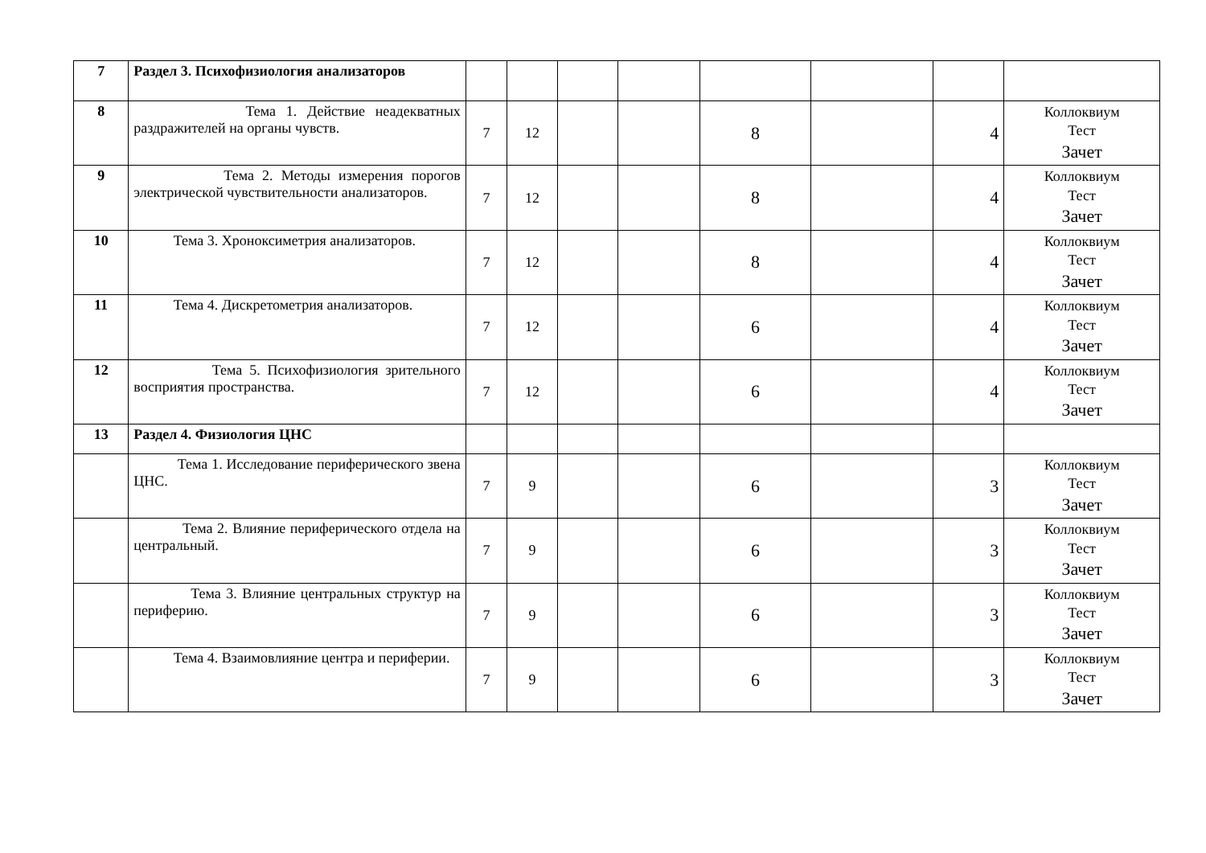| 7 | Раздел 3. Психофизиология анализаторов | | | | | | | | |
| 8 | Тема 1. Действие неадекватных раздражителей на органы чувств. | 7 | 12 | | | 8 | | 4 | Коллоквиум Тест Зачет |
| 9 | Тема 2. Методы измерения порогов электрической чувствительности анализаторов. | 7 | 12 | | | 8 | | 4 | Коллоквиум Тест Зачет |
| 10 | Тема 3. Хроноксиметрия анализаторов. | 7 | 12 | | | 8 | | 4 | Коллоквиум Тест Зачет |
| 11 | Тема 4. Дискретометрия анализаторов. | 7 | 12 | | | 6 | | 4 | Коллоквиум Тест Зачет |
| 12 | Тема 5. Психофизиология зрительного восприятия пространства. | 7 | 12 | | | 6 | | 4 | Коллоквиум Тест Зачет |
| 13 | Раздел 4. Физиология ЦНС | | | | | | | | |
| | Тема 1. Исследование периферического звена ЦНС. | 7 | 9 | | | 6 | | 3 | Коллоквиум Тест Зачет |
| | Тема 2. Влияние периферического отдела на центральный. | 7 | 9 | | | 6 | | 3 | Коллоквиум Тест Зачет |
| | Тема 3. Влияние центральных структур на периферию. | 7 | 9 | | | 6 | | 3 | Коллоквиум Тест Зачет |
| | Тема 4. Взаимовлияние центра и периферии. | 7 | 9 | | | 6 | | 3 | Коллоквиум Тест Зачет |